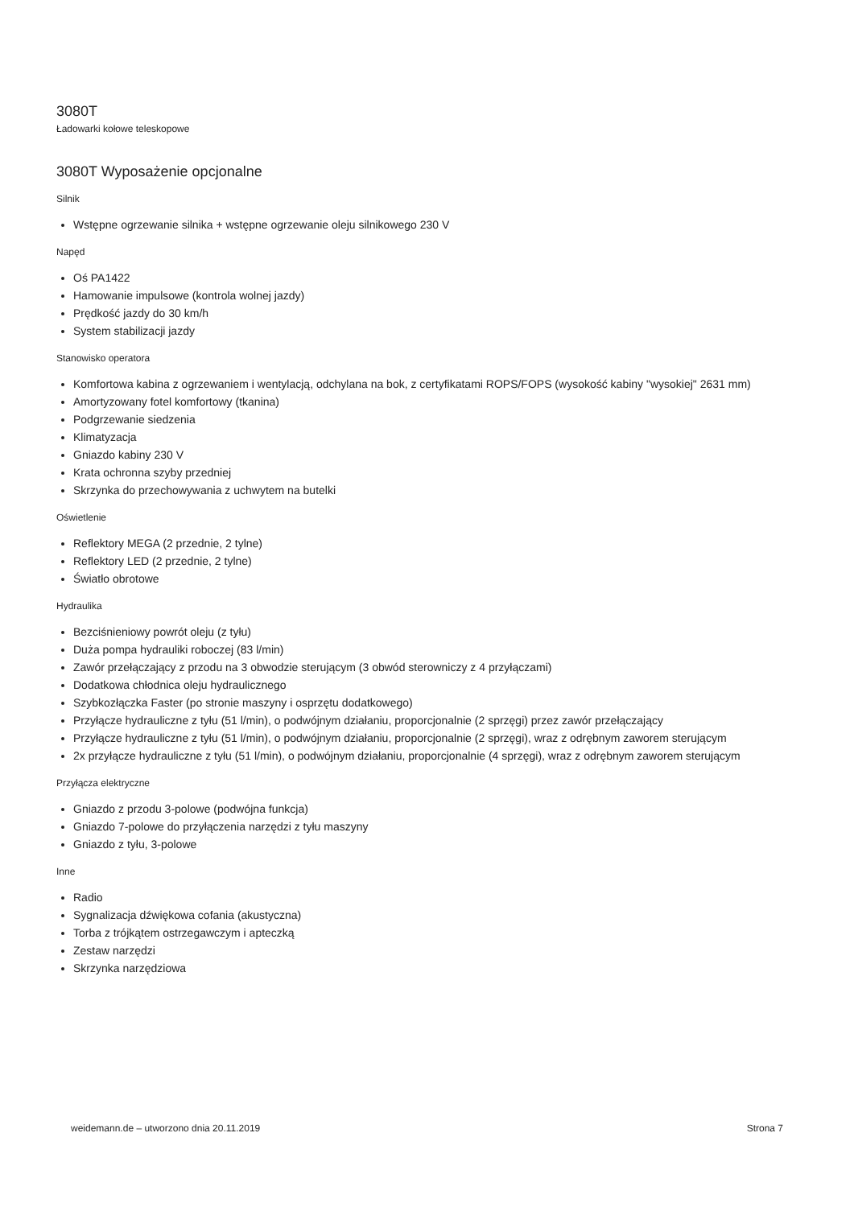3080T
Ładowarki kołowe teleskopowe
3080T Wyposażenie opcjonalne
Silnik
Wstępne ogrzewanie silnika + wstępne ogrzewanie oleju silnikowego 230 V
Napęd
Oś PA1422
Hamowanie impulsowe (kontrola wolnej jazdy)
Prędkość jazdy do 30 km/h
System stabilizacji jazdy
Stanowisko operatora
Komfortowa kabina z ogrzewaniem i wentylacją, odchylana na bok, z certyfikatami ROPS/FOPS (wysokość kabiny "wysokiej" 2631 mm)
Amortyzowany fotel komfortowy (tkanina)
Podgrzewanie siedzenia
Klimatyzacja
Gniazdo kabiny 230 V
Krata ochronna szyby przedniej
Skrzynka do przechowywania z uchwytem na butelki
Oświetlenie
Reflektory MEGA (2 przednie, 2 tylne)
Reflektory LED (2 przednie, 2 tylne)
Światło obrotowe
Hydraulika
Bezciśnieniowy powrót oleju (z tyłu)
Duża pompa hydrauliki roboczej (83 l/min)
Zawór przełączający z przodu na 3 obwodzie sterującym (3 obwód sterowniczy z 4 przyłączami)
Dodatkowa chłodnica oleju hydraulicznego
Szybkozłączka Faster (po stronie maszyny i osprzętu dodatkowego)
Przyłącze hydrauliczne z tyłu (51 l/min), o podwójnym działaniu, proporcjonalnie (2 sprzęgi) przez zawór przełączający
Przyłącze hydrauliczne z tyłu (51 l/min), o podwójnym działaniu, proporcjonalnie (2 sprzęgi), wraz z odrębnym zaworem sterującym
2x przyłącze hydrauliczne z tyłu (51 l/min), o podwójnym działaniu, proporcjonalnie (4 sprzęgi), wraz z odrębnym zaworem sterującym
Przyłącza elektryczne
Gniazdo z przodu 3-polowe (podwójna funkcja)
Gniazdo 7-polowe do przyłączenia narzędzi z tyłu maszyny
Gniazdo z tyłu, 3-polowe
Inne
Radio
Sygnalizacja dźwiękowa cofania (akustyczna)
Torba z trójkątem ostrzegawczym i apteczką
Zestaw narzędzi
Skrzynka narzędziowa
weidemann.de – utworzono dnia 20.11.2019 Strona 7